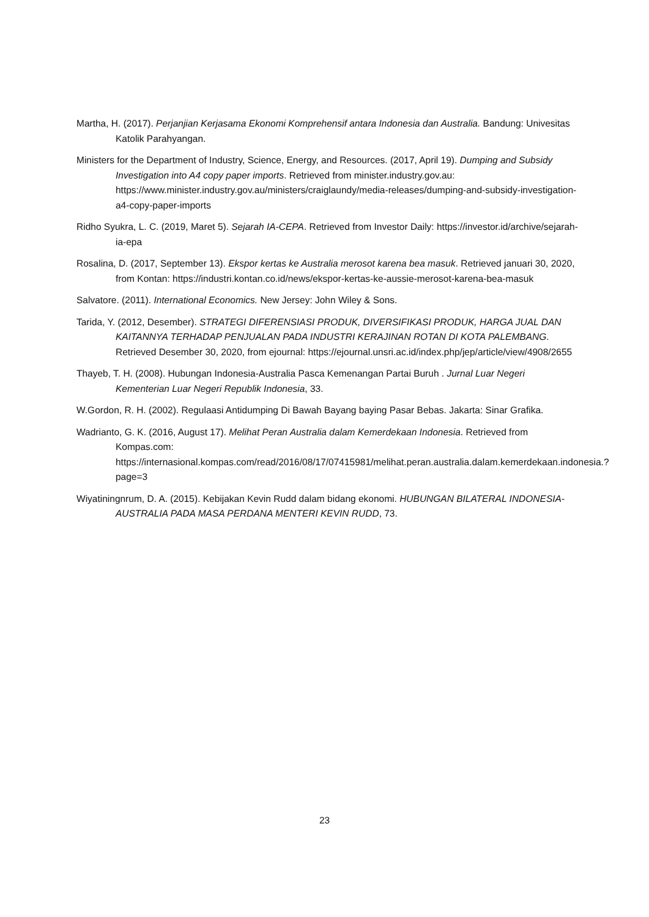Martha, H. (2017). Perjanjian Kerjasama Ekonomi Komprehensif antara Indonesia dan Australia. Bandung: Univesitas Katolik Parahyangan.
Ministers for the Department of Industry, Science, Energy, and Resources. (2017, April 19). Dumping and Subsidy Investigation into A4 copy paper imports. Retrieved from minister.industry.gov.au: https://www.minister.industry.gov.au/ministers/craiglaundy/media-releases/dumping-and-subsidy-investigation-a4-copy-paper-imports
Ridho Syukra, L. C. (2019, Maret 5). Sejarah IA-CEPA. Retrieved from Investor Daily: https://investor.id/archive/sejarah-ia-epa
Rosalina, D. (2017, September 13). Ekspor kertas ke Australia merosot karena bea masuk. Retrieved januari 30, 2020, from Kontan: https://industri.kontan.co.id/news/ekspor-kertas-ke-aussie-merosot-karena-bea-masuk
Salvatore. (2011). International Economics. New Jersey: John Wiley & Sons.
Tarida, Y. (2012, Desember). STRATEGI DIFERENSIASI PRODUK, DIVERSIFIKASI PRODUK, HARGA JUAL DAN KAITANNYA TERHADAP PENJUALAN PADA INDUSTRI KERAJINAN ROTAN DI KOTA PALEMBANG. Retrieved Desember 30, 2020, from ejournal: https://ejournal.unsri.ac.id/index.php/jep/article/view/4908/2655
Thayeb, T. H. (2008). Hubungan Indonesia-Australia Pasca Kemenangan Partai Buruh . Jurnal Luar Negeri Kementerian Luar Negeri Republik Indonesia, 33.
W.Gordon, R. H. (2002). Regulaasi Antidumping Di Bawah Bayang baying Pasar Bebas. Jakarta: Sinar Grafika.
Wadrianto, G. K. (2016, August 17). Melihat Peran Australia dalam Kemerdekaan Indonesia. Retrieved from Kompas.com: https://internasional.kompas.com/read/2016/08/17/07415981/melihat.peran.australia.dalam.kemerdekaan.indonesia.?page=3
Wiyatiningnrum, D. A. (2015). Kebijakan Kevin Rudd dalam bidang ekonomi. HUBUNGAN BILATERAL INDONESIA-AUSTRALIA PADA MASA PERDANA MENTERI KEVIN RUDD, 73.
23